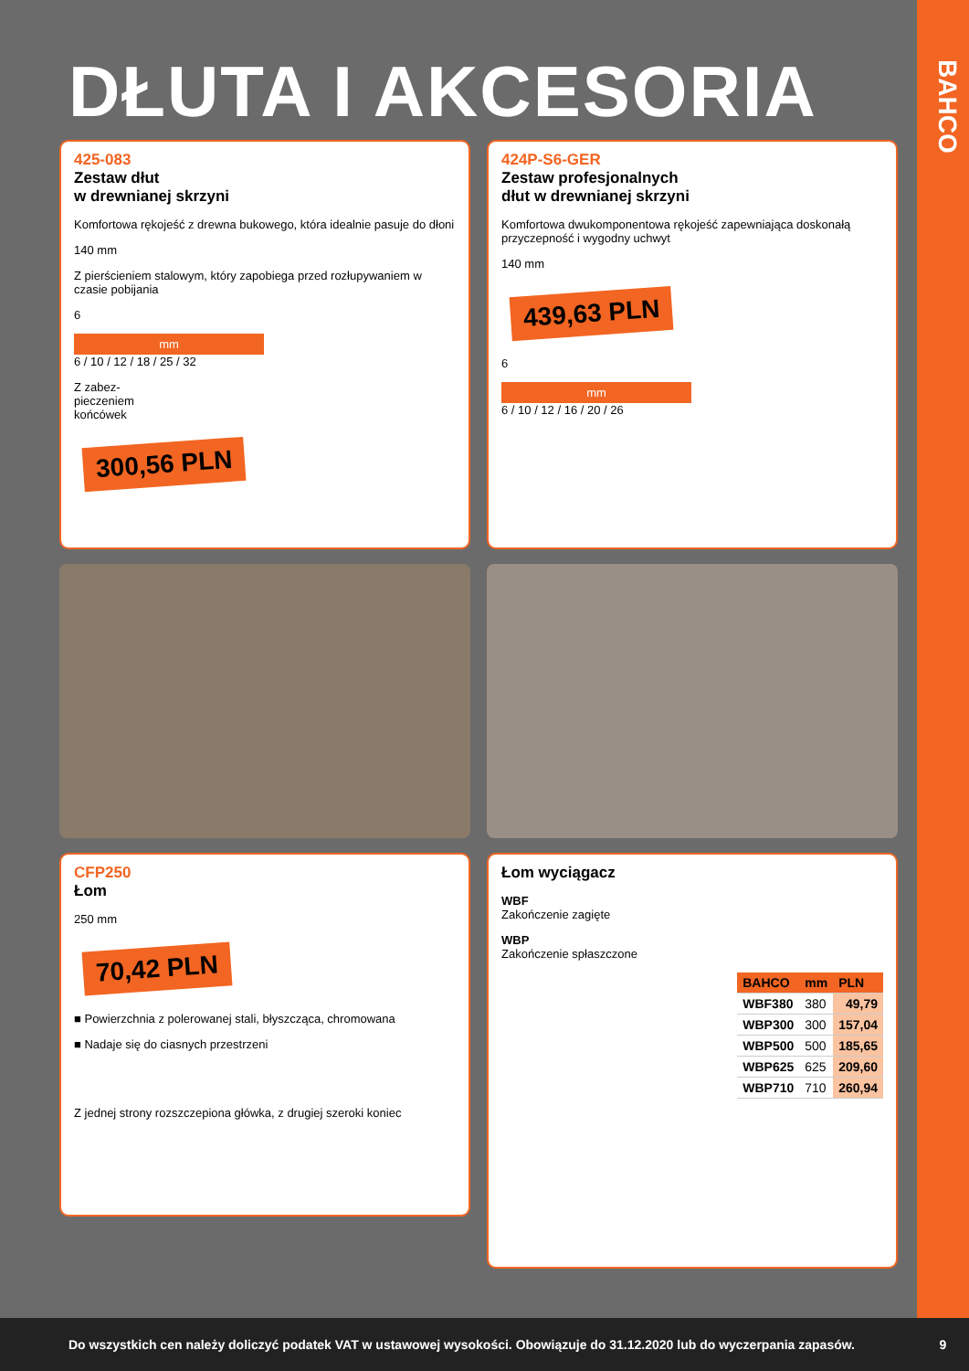BAHCO
DŁUTA I AKCESORIA
425-083
Zestaw dłut
w drewnianej skrzyni
Komfortowa rękojeść z drewna bukowego, która idealnie pasuje do dłoni
140 mm
Z pierścieniem stalowym, który zapobiega przed rozłupywaniem w czasie pobijania
6
mm
6 / 10 / 12 / 18 / 25 / 32
Z zabez-
pieczeniem
końcówek
300,56 PLN
424P-S6-GER
Zestaw profesjonalnych
dłut w drewnianej skrzyni
Komfortowa dwukomponentowa rękojeść zapewniająca doskonałą przyczepność i wygodny uchwyt
140 mm
439,63 PLN
6
mm
6 / 10 / 12 / 16 / 20 / 26
CFP250
Łom
250 mm
70,42 PLN
■ Powierzchnia z polerowanej stali, błyszcząca, chromowana
■ Nadaje się do ciasnych przestrzeni
Z jednej strony rozszczepiona główka, z drugiej szeroki koniec
Łom wyciągacz
WBF
Zakończenie zagięte
WBP
Zakończenie spłaszczone
| BAHCO | mm | PLN |
| --- | --- | --- |
| WBF380 | 380 | 49,79 |
| WBP300 | 300 | 157,04 |
| WBP500 | 500 | 185,65 |
| WBP625 | 625 | 209,60 |
| WBP710 | 710 | 260,94 |
Do wszystkich cen należy doliczyć podatek VAT w ustawowej wysokości. Obowiązuje do 31.12.2020 lub do wyczerpania zapasów. 9